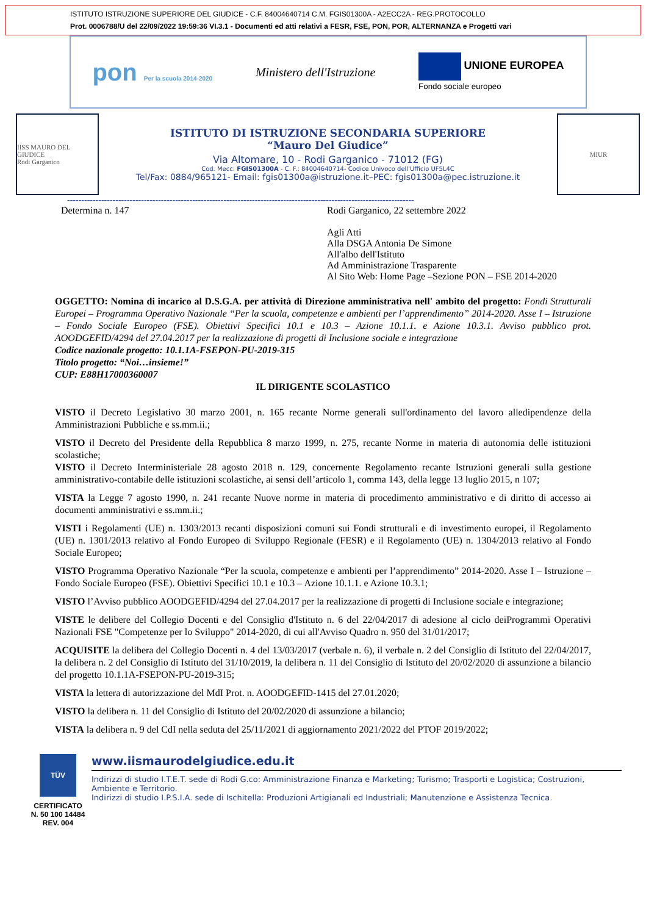ISTITUTO ISTRUZIONE SUPERIORE DEL GIUDICE - C.F. 84004640714 C.M. FGIS01300A - A2ECC2A - REG.PROTOCOLLO
Prot. 0006788/U del 22/09/2022 19:59:36 VI.3.1 - Documenti ed atti relativi a FESR, FSE, PON, POR, ALTERNANZA e Progetti vari
pon Per la scuola 2014-2020 Ministero dell'Istruzione UNIONE EUROPEA
Fondo sociale europeo
IISS MAURO DEL GIUDICE
Rodi Garganico
ISTITUTO DI ISTRUZIONE SECONDARIA SUPERIORE
“Mauro Del Giudice”
Via Altomare, 10 - Rodi Garganico - 71012 (FG)
Cod. Mecc: FGIS01300A - C. F.: 84004640714- Codice Univoco dell'Ufficio UF5L4C
Tel/Fax: 0884/965121- Email: fgis01300a@istruzione.it–PEC: fgis01300a@pec.istruzione.it
MIUR
--------------------------------------------------------------------------------------------------------------------------
Determina n. 147 Rodi Garganico, 22 settembre 2022
Agli Atti
Alla DSGA Antonia De Simone
All'albo dell'Istituto
Ad Amministrazione Trasparente
Al Sito Web: Home Page –Sezione PON – FSE 2014-2020
OGGETTO: Nomina di incarico al D.S.G.A. per attività di Direzione amministrativa nell' ambito del progetto: Fondi Strutturali Europei – Programma Operativo Nazionale “Per la scuola, competenze e ambienti per l’apprendimento” 2014-2020. Asse I – Istruzione – Fondo Sociale Europeo (FSE). Obiettivi Specifici 10.1 e 10.3 – Azione 10.1.1. e Azione 10.3.1. Avviso pubblico prot. AOODGEFID/4294 del 27.04.2017 per la realizzazione di progetti di Inclusione sociale e integrazione
Codice nazionale progetto: 10.1.1A-FSEPON-PU-2019-315
Titolo progetto: “Noi…insieme!”
CUP: E88H17000360007
IL DIRIGENTE SCOLASTICO
VISTO il Decreto Legislativo 30 marzo 2001, n. 165 recante Norme generali sull'ordinamento del lavoro alledipendenze della Amministrazioni Pubbliche e ss.mm.ii.;
VISTO il Decreto del Presidente della Repubblica 8 marzo 1999, n. 275, recante Norme in materia di autonomia delle istituzioni scolastiche;
VISTO il Decreto Interministeriale 28 agosto 2018 n. 129, concernente Regolamento recante Istruzioni generali sulla gestione amministrativo-contabile delle istituzioni scolastiche, ai sensi dell’articolo 1, comma 143, della legge 13 luglio 2015, n 107;
VISTA la Legge 7 agosto 1990, n. 241 recante Nuove norme in materia di procedimento amministrativo e di diritto di accesso ai documenti amministrativi e ss.mm.ii.;
VISTI i Regolamenti (UE) n. 1303/2013 recanti disposizioni comuni sui Fondi strutturali e di investimento europei, il Regolamento (UE) n. 1301/2013 relativo al Fondo Europeo di Sviluppo Regionale (FESR) e il Regolamento (UE) n. 1304/2013 relativo al Fondo Sociale Europeo;
VISTO Programma Operativo Nazionale “Per la scuola, competenze e ambienti per l’apprendimento” 2014-2020. Asse I – Istruzione – Fondo Sociale Europeo (FSE). Obiettivi Specifici 10.1 e 10.3 – Azione 10.1.1. e Azione 10.3.1;
VISTO l’Avviso pubblico AOODGEFID/4294 del 27.04.2017 per la realizzazione di progetti di Inclusione sociale e integrazione;
VISTE le delibere del Collegio Docenti e del Consiglio d'Istituto n. 6 del 22/04/2017 di adesione al ciclo deiProgrammi Operativi Nazionali FSE "Competenze per lo Sviluppo" 2014-2020, di cui all'Avviso Quadro n. 950 del 31/01/2017;
ACQUISITE la delibera del Collegio Docenti n. 4 del 13/03/2017 (verbale n. 6), il verbale n. 2 del Consiglio di Istituto del 22/04/2017, la delibera n. 2 del Consiglio di Istituto del 31/10/2019, la delibera n. 11 del Consiglio di Istituto del 20/02/2020 di assunzione a bilancio del progetto 10.1.1A-FSEPON-PU-2019-315;
VISTA la lettera di autorizzazione del MdI Prot. n. AOODGEFID-1415 del 27.01.2020;
VISTO la delibera n. 11 del Consiglio di Istituto del 20/02/2020 di assunzione a bilancio;
VISTA la delibera n. 9 del CdI nella seduta del 25/11/2021 di aggiornamento 2021/2022 del PTOF 2019/2022;
TÜV
CERTIFICATO
N. 50 100 14484
REV. 004
www.iismaurodelgiudice.edu.it
Indirizzi di studio I.T.E.T. sede di Rodi G.co: Amministrazione Finanza e Marketing; Turismo; Trasporti e Logistica; Costruzioni, Ambiente e Territorio.
Indirizzi di studio I.P.S.I.A. sede di Ischitella: Produzioni Artigianali ed Industriali; Manutenzione e Assistenza Tecnica.